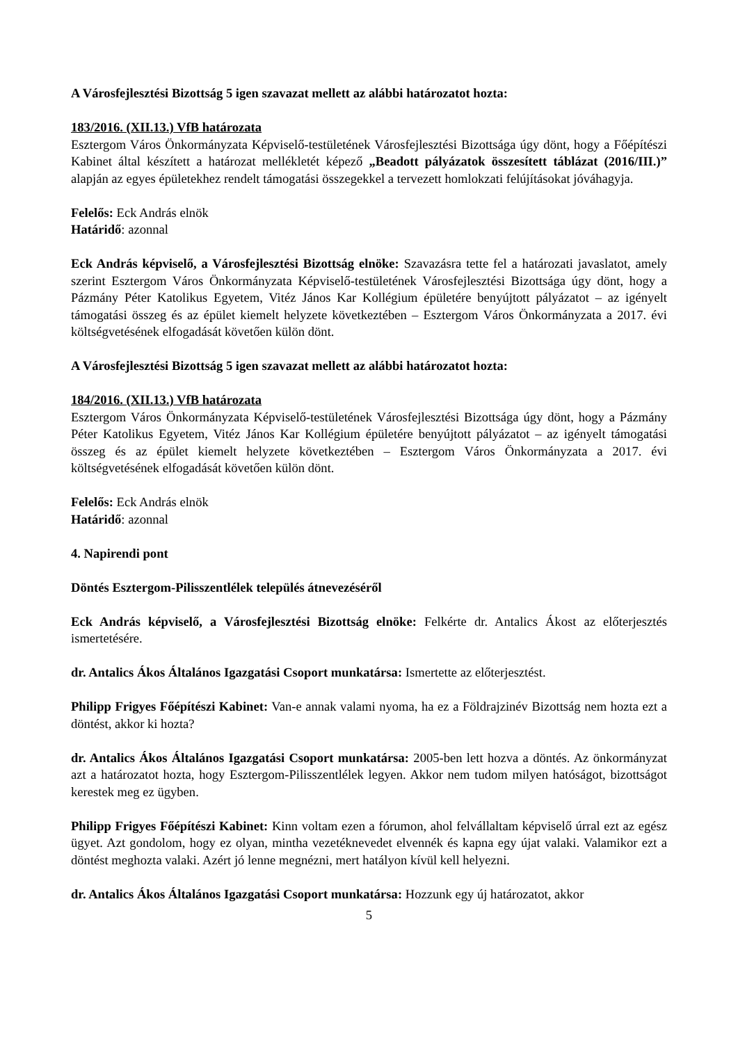A Városfejlesztési Bizottság 5 igen szavazat mellett az alábbi határozatot hozta:
183/2016. (XII.13.) VfB határozata
Esztergom Város Önkormányzata Képviselő-testületének Városfejlesztési Bizottsága úgy dönt, hogy a Főépítészi Kabinet által készített a határozat mellékletét képező „Beadott pályázatok összesített táblázat (2016/III.)” alapján az egyes épületekhez rendelt támogatási összegekkel a tervezett homlokzati felújításokat jóváhagyja.
Felelős: Eck András elnök
Határidő: azonnal
Eck András képviselő, a Városfejlesztési Bizottság elnöke: Szavazásra tette fel a határozati javaslatot, amely szerint Esztergom Város Önkormányzata Képviselő-testületének Városfejlesztési Bizottsága úgy dönt, hogy a Pázmány Péter Katolikus Egyetem, Vitéz János Kar Kollégium épületére benyújtott pályázatot – az igényelt támogatási összeg és az épület kiemelt helyzete következtében – Esztergom Város Önkormányzata a 2017. évi költségvetésének elfogadását követően külön dönt.
A Városfejlesztési Bizottság 5 igen szavazat mellett az alábbi határozatot hozta:
184/2016. (XII.13.) VfB határozata
Esztergom Város Önkormányzata Képviselő-testületének Városfejlesztési Bizottsága úgy dönt, hogy a Pázmány Péter Katolikus Egyetem, Vitéz János Kar Kollégium épületére benyújtott pályázatot – az igényelt támogatási összeg és az épület kiemelt helyzete következtében – Esztergom Város Önkormányzata a 2017. évi költségvetésének elfogadását követően külön dönt.
Felelős: Eck András elnök
Határidő: azonnal
4. Napirendi pont
Döntés Esztergom-Pilisszentlélek település átnevezéséről
Eck András képviselő, a Városfejlesztési Bizottság elnöke: Felkérte dr. Antalics Ákost az előterjesztés ismertetésére.
dr. Antalics Ákos Általános Igazgatási Csoport munkatársa: Ismertette az előterjesztést.
Philipp Frigyes Főépítészi Kabinet: Van-e annak valami nyoma, ha ez a Földrajzinév Bizottság nem hozta ezt a döntést, akkor ki hozta?
dr. Antalics Ákos Általános Igazgatási Csoport munkatársa: 2005-ben lett hozva a döntés. Az önkormányzat azt a határozatot hozta, hogy Esztergom-Pilisszentlélek legyen. Akkor nem tudom milyen hatóságot, bizottságot kerestek meg ez ügyben.
Philipp Frigyes Főépítészi Kabinet: Kinn voltam ezen a fórumon, ahol felvállaltam képviselő úrral ezt az egész ügyet. Azt gondolom, hogy ez olyan, mintha vezetéknevedet elvennék és kapna egy újat valaki. Valamikor ezt a döntést meghozta valaki. Azért jó lenne megnézni, mert hatályon kívül kell helyezni.
dr. Antalics Ákos Általános Igazgatási Csoport munkatársa: Hozzunk egy új határozatot, akkor
5